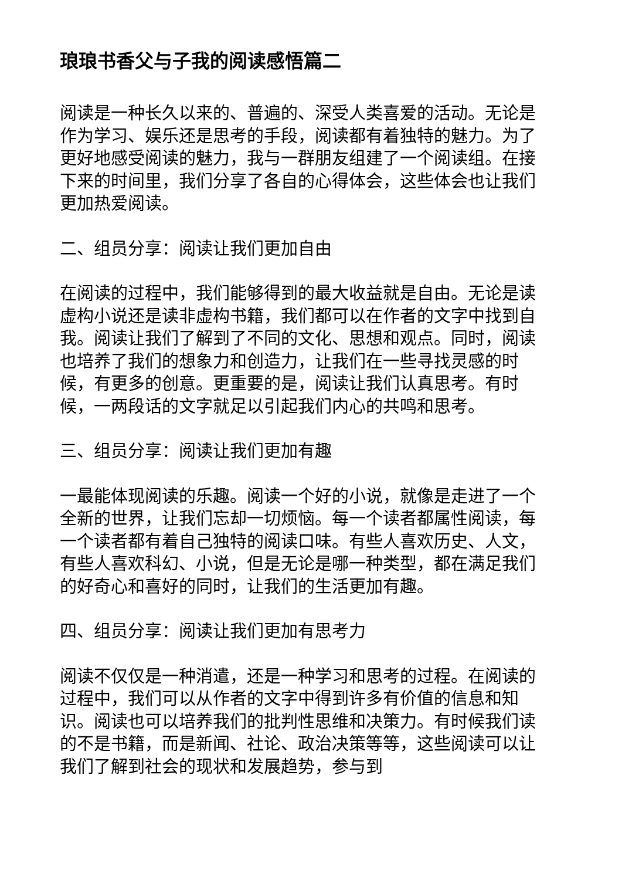琅琅书香父与子我的阅读感悟篇二
阅读是一种长久以来的、普遍的、深受人类喜爱的活动。无论是作为学习、娱乐还是思考的手段，阅读都有着独特的魅力。为了更好地感受阅读的魅力，我与一群朋友组建了一个阅读组。在接下来的时间里，我们分享了各自的心得体会，这些体会也让我们更加热爱阅读。
二、组员分享：阅读让我们更加自由
在阅读的过程中，我们能够得到的最大收益就是自由。无论是读虚构小说还是读非虚构书籍，我们都可以在作者的文字中找到自我。阅读让我们了解到了不同的文化、思想和观点。同时，阅读也培养了我们的想象力和创造力，让我们在一些寻找灵感的时候，有更多的创意。更重要的是，阅读让我们认真思考。有时候，一两段话的文字就足以引起我们内心的共鸣和思考。
三、组员分享：阅读让我们更加有趣
一最能体现阅读的乐趣。阅读一个好的小说，就像是走进了一个全新的世界，让我们忘却一切烦恼。每一个读者都属性阅读，每一个读者都有着自己独特的阅读口味。有些人喜欢历史、人文，有些人喜欢科幻、小说，但是无论是哪一种类型，都在满足我们的好奇心和喜好的同时，让我们的生活更加有趣。
四、组员分享：阅读让我们更加有思考力
阅读不仅仅是一种消遣，还是一种学习和思考的过程。在阅读的过程中，我们可以从作者的文字中得到许多有价值的信息和知识。阅读也可以培养我们的批判性思维和决策力。有时候我们读的不是书籍，而是新闻、社论、政治决策等等，这些阅读可以让我们了解到社会的现状和发展趋势，参与到